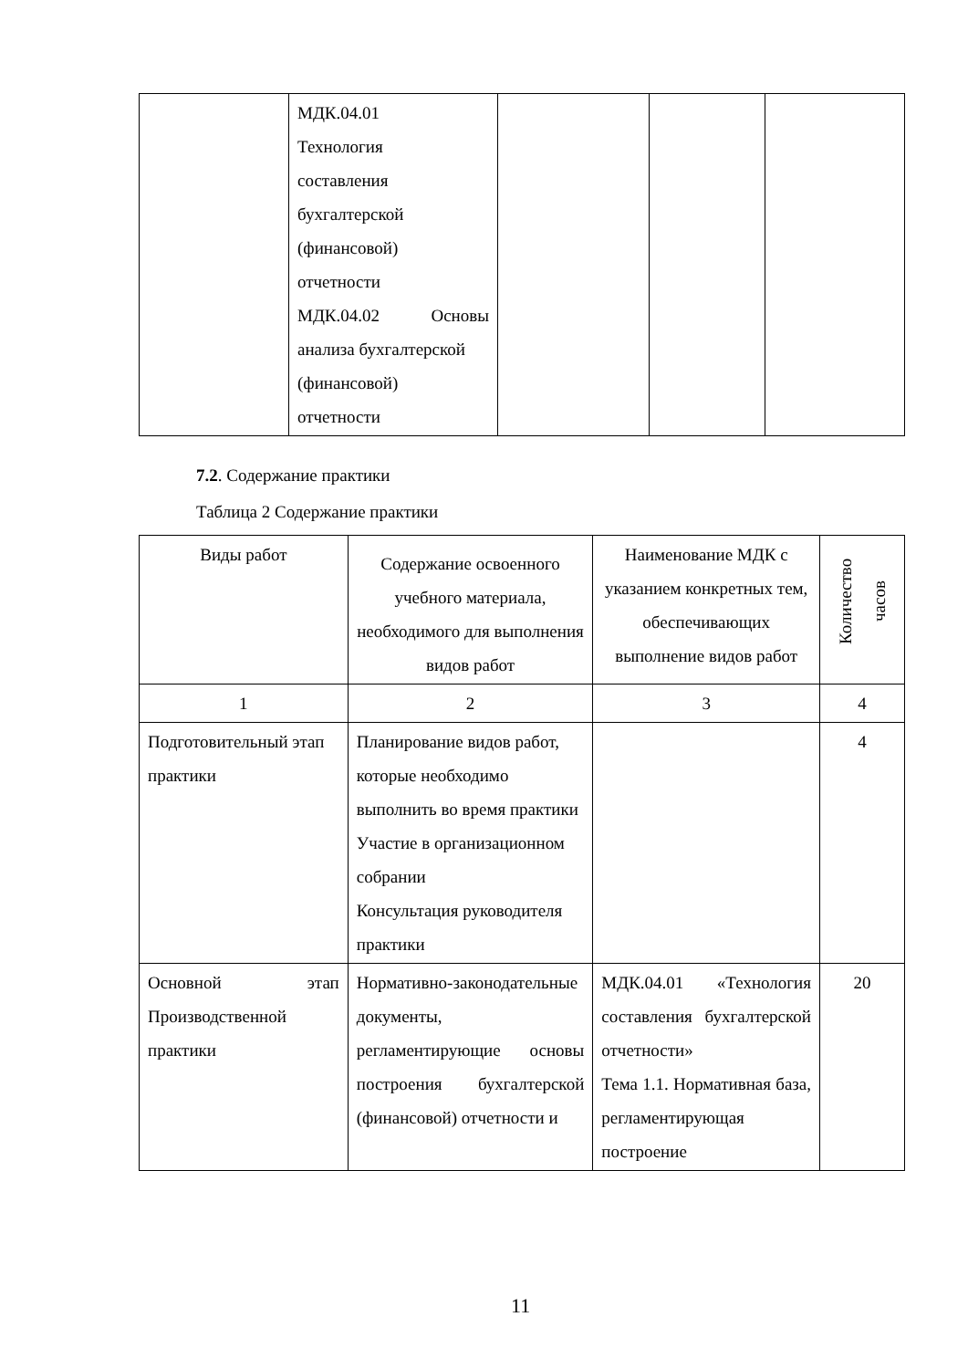| | МДК.04.01 Технология составления бухгалтерской (финансовой) отчетности МДК.04.02 Основы анализа бухгалтерской (финансовой) отчетности | | | |
7.2. Содержание практики
Таблица 2 Содержание практики
| Виды работ | Содержание освоенного учебного материала, необходимого для выполнения видов работ | Наименование МДК с указанием конкретных тем, обеспечивающих выполнение видов работ | Количество часов |
| --- | --- | --- | --- |
| 1 | 2 | 3 | 4 |
| Подготовительный этап практики | Планирование видов работ, которые необходимо выполнить во время практики Участие в организационном собрании Консультация руководителя практики | | 4 |
| Основной этап Производственной практики | Нормативно-законодательные документы, регламентирующие основы построения бухгалтерской (финансовой) отчетности и | МДК.04.01 «Технология составления бухгалтерской отчетности» Тема 1.1. Нормативная база, регламентирующая построение | 20 |
11